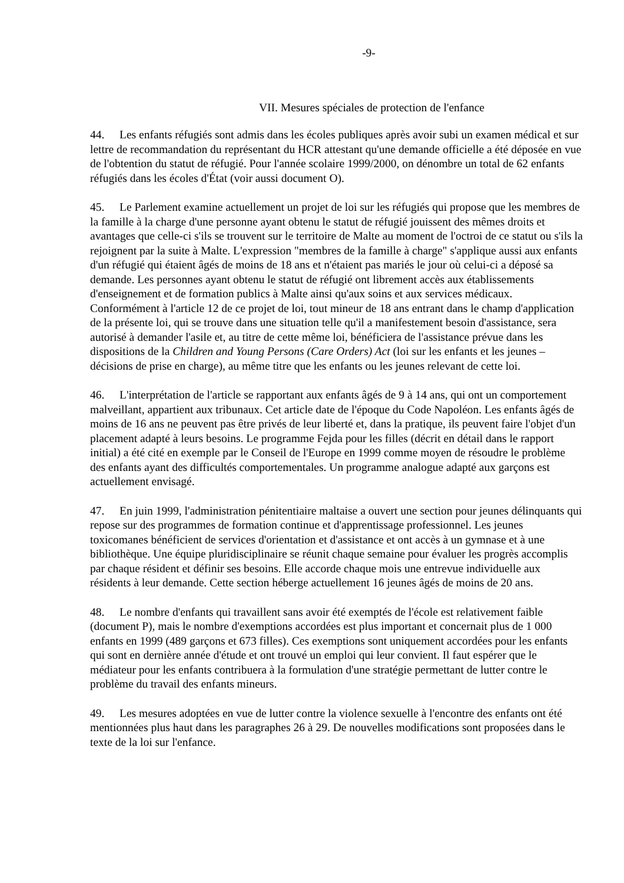-9-
VII. Mesures spéciales de protection de l'enfance
44. Les enfants réfugiés sont admis dans les écoles publiques après avoir subi un examen médical et sur lettre de recommandation du représentant du HCR attestant qu'une demande officielle a été déposée en vue de l'obtention du statut de réfugié. Pour l'année scolaire 1999/2000, on dénombre un total de 62 enfants réfugiés dans les écoles d'État (voir aussi document O).
45. Le Parlement examine actuellement un projet de loi sur les réfugiés qui propose que les membres de la famille à la charge d'une personne ayant obtenu le statut de réfugié jouissent des mêmes droits et avantages que celle-ci s'ils se trouvent sur le territoire de Malte au moment de l'octroi de ce statut ou s'ils la rejoignent par la suite à Malte. L'expression "membres de la famille à charge" s'applique aussi aux enfants d'un réfugié qui étaient âgés de moins de 18 ans et n'étaient pas mariés le jour où celui-ci a déposé sa demande. Les personnes ayant obtenu le statut de réfugié ont librement accès aux établissements d'enseignement et de formation publics à Malte ainsi qu'aux soins et aux services médicaux. Conformément à l'article 12 de ce projet de loi, tout mineur de 18 ans entrant dans le champ d'application de la présente loi, qui se trouve dans une situation telle qu'il a manifestement besoin d'assistance, sera autorisé à demander l'asile et, au titre de cette même loi, bénéficiera de l'assistance prévue dans les dispositions de la Children and Young Persons (Care Orders) Act (loi sur les enfants et les jeunes – décisions de prise en charge), au même titre que les enfants ou les jeunes relevant de cette loi.
46. L'interprétation de l'article se rapportant aux enfants âgés de 9 à 14 ans, qui ont un comportement malveillant, appartient aux tribunaux. Cet article date de l'époque du Code Napoléon. Les enfants âgés de moins de 16 ans ne peuvent pas être privés de leur liberté et, dans la pratique, ils peuvent faire l'objet d'un placement adapté à leurs besoins. Le programme Fejda pour les filles (décrit en détail dans le rapport initial) a été cité en exemple par le Conseil de l'Europe en 1999 comme moyen de résoudre le problème des enfants ayant des difficultés comportementales. Un programme analogue adapté aux garçons est actuellement envisagé.
47. En juin 1999, l'administration pénitentiaire maltaise a ouvert une section pour jeunes délinquants qui repose sur des programmes de formation continue et d'apprentissage professionnel. Les jeunes toxicomanes bénéficient de services d'orientation et d'assistance et ont accès à un gymnase et à une bibliothèque. Une équipe pluridisciplinaire se réunit chaque semaine pour évaluer les progrès accomplis par chaque résident et définir ses besoins. Elle accorde chaque mois une entrevue individuelle aux résidents à leur demande. Cette section héberge actuellement 16 jeunes âgés de moins de 20 ans.
48. Le nombre d'enfants qui travaillent sans avoir été exemptés de l'école est relativement faible (document P), mais le nombre d'exemptions accordées est plus important et concernait plus de 1 000 enfants en 1999 (489 garçons et 673 filles). Ces exemptions sont uniquement accordées pour les enfants qui sont en dernière année d'étude et ont trouvé un emploi qui leur convient. Il faut espérer que le médiateur pour les enfants contribuera à la formulation d'une stratégie permettant de lutter contre le problème du travail des enfants mineurs.
49. Les mesures adoptées en vue de lutter contre la violence sexuelle à l'encontre des enfants ont été mentionnées plus haut dans les paragraphes 26 à 29. De nouvelles modifications sont proposées dans le texte de la loi sur l'enfance.